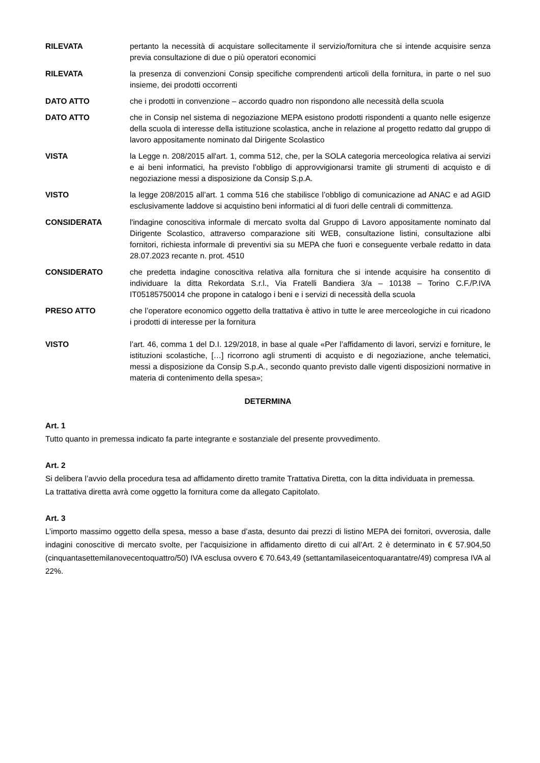RILEVATA pertanto la necessità di acquistare sollecitamente il servizio/fornitura che si intende acquisire senza previa consultazione di due o più operatori economici
RILEVATA la presenza di convenzioni Consip specifiche comprendenti articoli della fornitura, in parte o nel suo insieme, dei prodotti occorrenti
DATO ATTO che i prodotti in convenzione – accordo quadro non rispondono alle necessità della scuola
DATO ATTO che in Consip nel sistema di negoziazione MEPA esistono prodotti rispondenti a quanto nelle esigenze della scuola di interesse della istituzione scolastica, anche in relazione al progetto redatto dal gruppo di lavoro appositamente nominato dal Dirigente Scolastico
VISTA la Legge n. 208/2015 all'art. 1, comma 512, che, per la SOLA categoria merceologica relativa ai servizi e ai beni informatici, ha previsto l’obbligo di approvvigionarsi tramite gli strumenti di acquisto e di negoziazione messi a disposizione da Consip S.p.A.
VISTO la legge 208/2015 all’art. 1 comma 516 che stabilisce l’obbligo di comunicazione ad ANAC e ad AGID esclusivamente laddove si acquistino beni informatici al di fuori delle centrali di committenza.
CONSIDERATA l'indagine conoscitiva informale di mercato svolta dal Gruppo di Lavoro appositamente nominato dal Dirigente Scolastico, attraverso comparazione siti WEB, consultazione listini, consultazione albi fornitori, richiesta informale di preventivi sia su MEPA che fuori e conseguente verbale redatto in data 28.07.2023 recante n. prot. 4510
CONSIDERATO che predetta indagine conoscitiva relativa alla fornitura che si intende acquisire ha consentito di individuare la ditta Rekordata S.r.l., Via Fratelli Bandiera 3/a – 10138 – Torino C.F./P.IVA IT05185750014 che propone in catalogo i beni e i servizi di necessità della scuola
PRESO ATTO che l’operatore economico oggetto della trattativa è attivo in tutte le aree merceologiche in cui ricadono i prodotti di interesse per la fornitura
VISTO l’art. 46, comma 1 del D.I. 129/2018, in base al quale «Per l’affidamento di lavori, servizi e forniture, le istituzioni scolastiche, […] ricorrono agli strumenti di acquisto e di negoziazione, anche telematici, messi a disposizione da Consip S.p.A., secondo quanto previsto dalle vigenti disposizioni normative in materia di contenimento della spesa»;
DETERMINA
Art. 1
Tutto quanto in premessa indicato fa parte integrante e sostanziale del presente provvedimento.
Art. 2
Si delibera l’avvio della procedura tesa ad affidamento diretto tramite Trattativa Diretta, con la ditta individuata in premessa.
La trattativa diretta avrà come oggetto la fornitura come da allegato Capitolato.
Art. 3
L’importo massimo oggetto della spesa, messo a base d’asta, desunto dai prezzi di listino MEPA dei fornitori, ovverosia, dalle indagini conoscitive di mercato svolte, per l’acquisizione in affidamento diretto di cui all’Art. 2 è determinato in € 57.904,50 (cinquantasettemilanovecentoquattro/50) IVA esclusa ovvero € 70.643,49 (settantamilaseicentoquarantatre/49) compresa IVA al 22%.